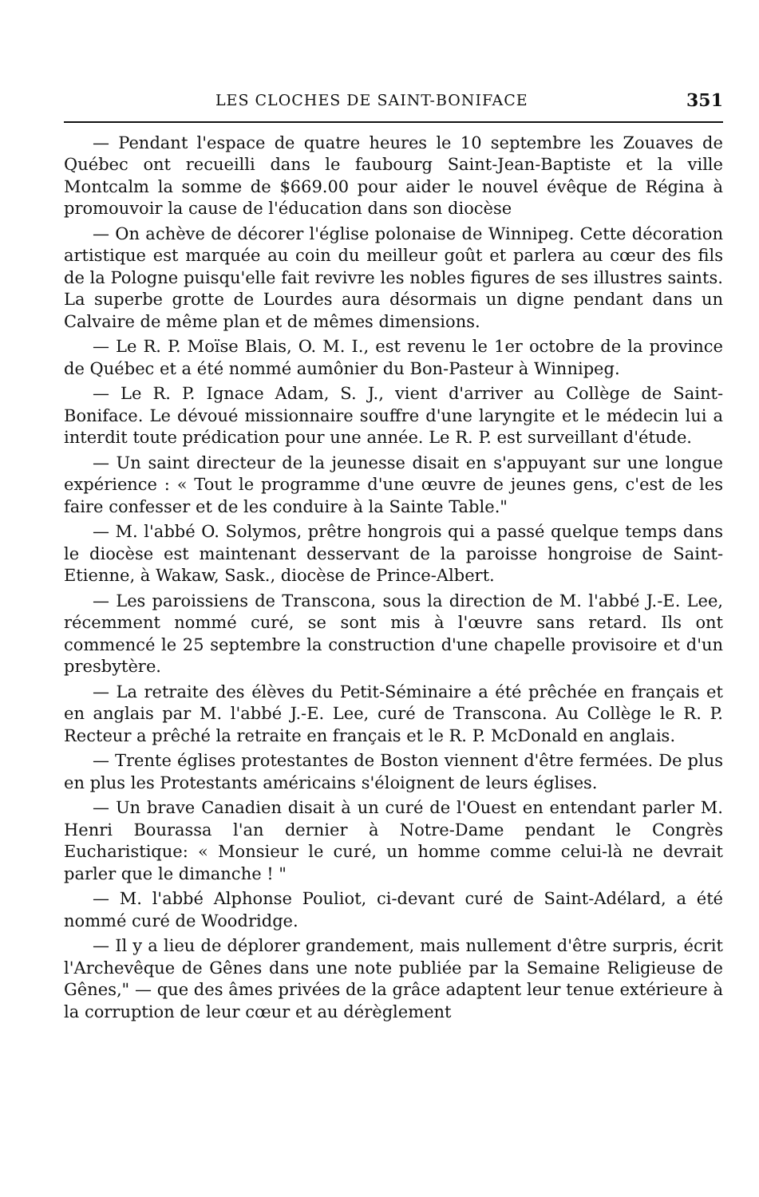LES CLOCHES DE SAINT-BONIFACE 351
— Pendant l'espace de quatre heures le 10 septembre les Zouaves de Québec ont recueilli dans le faubourg Saint-Jean-Baptiste et la ville Montcalm la somme de $669.00 pour aider le nouvel évêque de Régina à promouvoir la cause de l'éducation dans son diocèse
— On achève de décorer l'église polonaise de Winnipeg. Cette décoration artistique est marquée au coin du meilleur goût et parlera au cœur des fils de la Pologne puisqu'elle fait revivre les nobles figures de ses illustres saints. La superbe grotte de Lourdes aura désormais un digne pendant dans un Calvaire de même plan et de mêmes dimensions.
— Le R. P. Moïse Blais, O. M. I., est revenu le 1er octobre de la province de Québec et a été nommé aumônier du Bon-Pasteur à Winnipeg.
— Le R. P. Ignace Adam, S. J., vient d'arriver au Collège de Saint-Boniface. Le dévoué missionnaire souffre d'une laryngite et le médecin lui a interdit toute prédication pour une année. Le R. P. est surveillant d'étude.
— Un saint directeur de la jeunesse disait en s'appuyant sur une longue expérience : « Tout le programme d'une œuvre de jeunes gens, c'est de les faire confesser et de les conduire à la Sainte Table."
— M. l'abbé O. Solymos, prêtre hongrois qui a passé quelque temps dans le diocèse est maintenant desservant de la paroisse hongroise de Saint-Etienne, à Wakaw, Sask., diocèse de Prince-Albert.
— Les paroissiens de Transcona, sous la direction de M. l'abbé J.-E. Lee, récemment nommé curé, se sont mis à l'œuvre sans retard. Ils ont commencé le 25 septembre la construction d'une chapelle provisoire et d'un presbytère.
— La retraite des élèves du Petit-Séminaire a été prêchée en français et en anglais par M. l'abbé J.-E. Lee, curé de Transcona. Au Collège le R. P. Recteur a prêché la retraite en français et le R. P. McDonald en anglais.
— Trente églises protestantes de Boston viennent d'être fermées. De plus en plus les Protestants américains s'éloignent de leurs églises.
— Un brave Canadien disait à un curé de l'Ouest en entendant parler M. Henri Bourassa l'an dernier à Notre-Dame pendant le Congrès Eucharistique: « Monsieur le curé, un homme comme celui-là ne devrait parler que le dimanche ! "
— M. l'abbé Alphonse Pouliot, ci-devant curé de Saint-Adélard, a été nommé curé de Woodridge.
— Il y a lieu de déplorer grandement, mais nullement d'être surpris, écrit l'Archevêque de Gênes dans une note publiée par la Semaine Religieuse de Gênes," — que des âmes privées de la grâce adaptent leur tenue extérieure à la corruption de leur cœur et au dérèglement